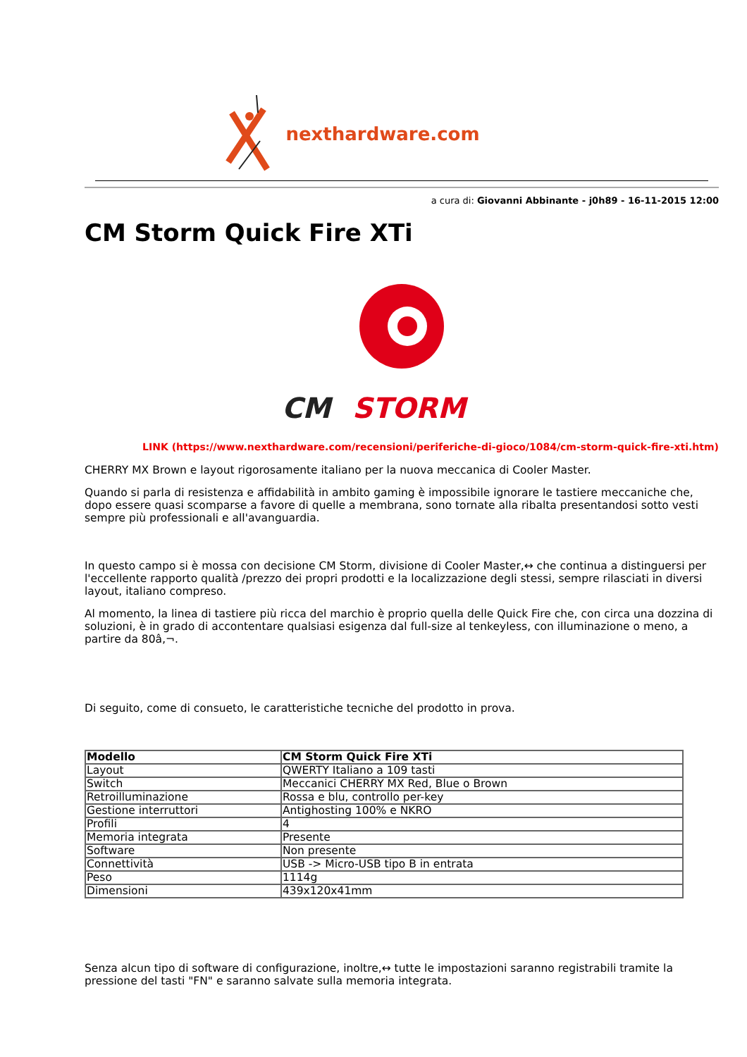nexthardware.com
a cura di: Giovanni Abbinante - j0h89 - 16-11-2015 12:00
CM Storm Quick Fire XTi
CM
STORM
LINK (https://www.nexthardware.com/recensioni/periferiche-di-gioco/1084/cm-storm-quick-fire-xti.htm)
CHERRY MX Brown e layout rigorosamente italiano per la nuova meccanica di Cooler Master.
Quando si parla di resistenza e affidabilità in ambito gaming è impossibile ignorare le tastiere meccaniche che, dopo essere quasi scomparse a favore di quelle a membrana, sono tornate alla ribalta presentandosi sotto vesti sempre più professionali e all'avanguardia.
In questo campo si è mossa con decisione CM Storm, divisione di Cooler Master,↔ che continua a distinguersi per l'eccellente rapporto qualità /prezzo dei propri prodotti e la localizzazione degli stessi, sempre rilasciati in diversi layout, italiano compreso.
Al momento, la linea di tastiere più ricca del marchio è proprio quella delle Quick Fire che, con circa una dozzina di soluzioni, è in grado di accontentare qualsiasi esigenza dal full-size al tenkeyless, con illuminazione o meno, a partire da 80â‚¬.
Di seguito, come di consueto, le caratteristiche tecniche del prodotto in prova.
| Modello | CM Storm Quick Fire XTi |
| --- | --- |
| Layout | QWERTY Italiano a 109 tasti |
| Switch | Meccanici CHERRY MX Red, Blue o Brown |
| Retroilluminazione | Rossa e blu, controllo per-key |
| Gestione interruttori | Antighosting 100% e NKRO |
| Profili | 4 |
| Memoria integrata | Presente |
| Software | Non presente |
| Connettività | USB -> Micro-USB tipo B in entrata |
| Peso | 1114g |
| Dimensioni | 439x120x41mm |
Senza alcun tipo di software di configurazione, inoltre,↔ tutte le impostazioni saranno registrabili tramite la pressione del tasti "FN" e saranno salvate sulla memoria integrata.